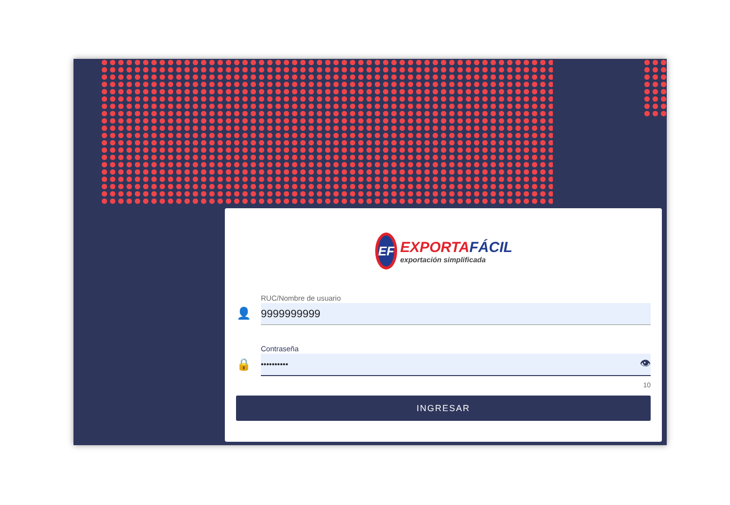EF
EXPORTAFÁCIL
exportación simplificada
👤
RUC/Nombre de usuario
9999999999
🔒
Contraseña
•••••••••• 👁
10
INGRESAR